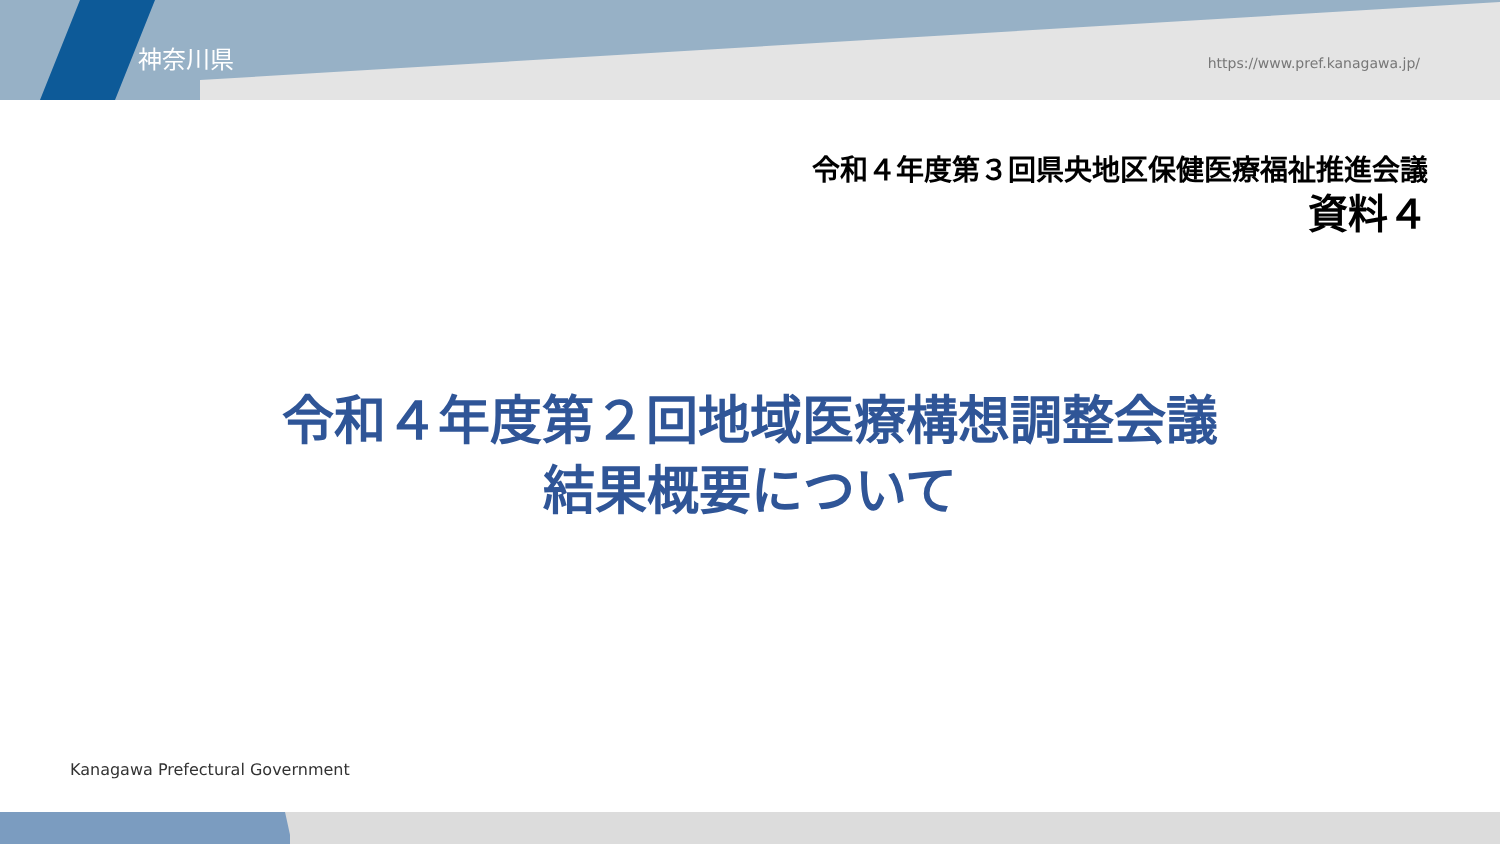神奈川県 https://www.pref.kanagawa.jp/
令和４年度第３回県央地区保健医療福祉推進会議
資料４
令和４年度第２回地域医療構想調整会議
結果概要について
Kanagawa Prefectural Government